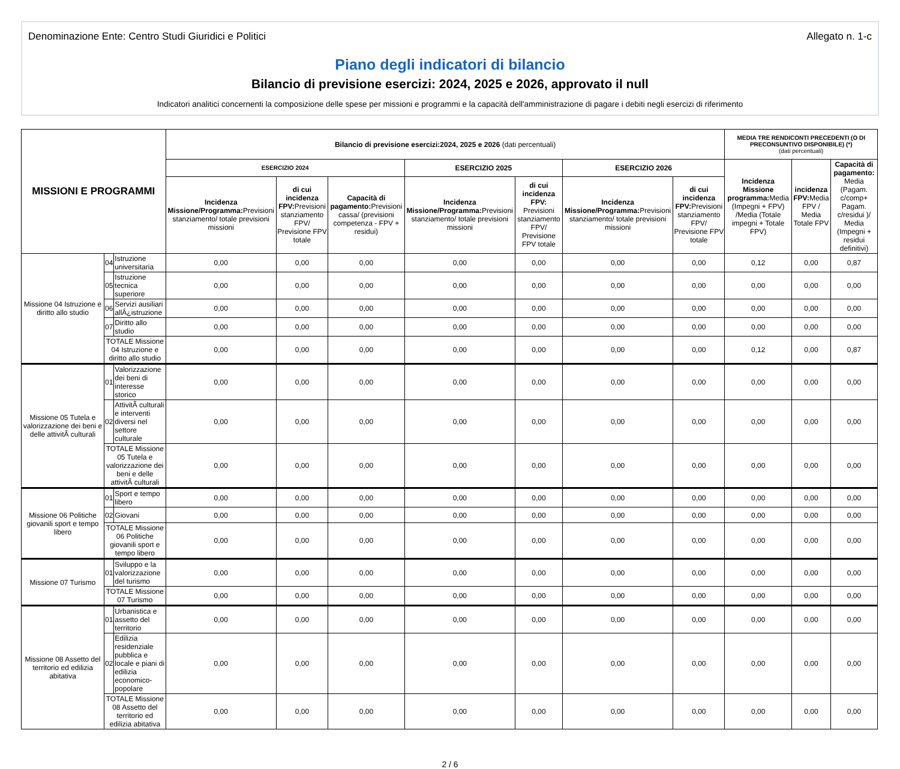Denominazione Ente: Centro Studi Giuridici e Politici Allegato n. 1-c
Piano degli indicatori di bilancio
Bilancio di previsione esercizi: 2024, 2025 e 2026, approvato il null
Indicatori analitici concernenti la composizione delle spese per missioni e programmi e la capacità dell'amministrazione di pagare i debiti negli esercizi di riferimento
| MISSIONI E PROGRAMMI | | | Bilancio di previsione esercizi:2024, 2025 e 2026 (dati percentuali) | | | | | | | MEDIA TRE RENDICONTI PRECEDENTI (O DI PRECONSUNTIVO DISPONIBILE) (*) (dati percentuali) | | |
| --- | --- | --- | --- | --- | --- | --- | --- | --- | --- | --- | --- | --- |
| | | | ESERCIZIO 2024 | | | ESERCIZIO 2025 | | ESERCIZIO 2026 | | Incidenza Missione programma: Media (Impegni + FPV) /Media (Totale impegni + Totale FPV) | incidenza FPV: Media FPV / Media Totale FPV | Capacità di pagamento: Media (Pagam. c/comp+ Pagam. c/residui )/ Media (Impegni + residui definitivi) |
| | | | Incidenza Missione/Programma: Previsioni stanziamento/ totale previsioni missioni | di cui incidenza FPV: Previsioni stanziamento FPV/ Previsione FPV totale | Capacità di pagamento: Previsioni cassa/ (previsioni competenza - FPV + residui) | Incidenza Missione/Programma: Previsioni stanziamento/ totale previsioni missioni | di cui incidenza FPV: Previsioni stanziamento FPV/ Previsione FPV totale | Incidenza Missione/Programma: Previsioni stanziamento/ totale previsioni missioni | di cui incidenza FPV: Previsioni stanziamento FPV/ Previsione FPV totale | | | |
| Missione 04 Istruzione e diritto allo studio | 04 | Istruzione universitaria | 0,00 | 0,00 | 0,00 | 0,00 | 0,00 | 0,00 | 0,00 | 0,12 | 0,00 | 0,87 |
| | 05 | Istruzione tecnica superiore | 0,00 | 0,00 | 0,00 | 0,00 | 0,00 | 0,00 | 0,00 | 0,00 | 0,00 | 0,00 |
| | 06 | Servizi ausiliari allÂ¿istruzione | 0,00 | 0,00 | 0,00 | 0,00 | 0,00 | 0,00 | 0,00 | 0,00 | 0,00 | 0,00 |
| | 07 | Diritto allo studio | 0,00 | 0,00 | 0,00 | 0,00 | 0,00 | 0,00 | 0,00 | 0,00 | 0,00 | 0,00 |
| | TOTALE Missione 04 Istruzione e diritto allo studio | | 0,00 | 0,00 | 0,00 | 0,00 | 0,00 | 0,00 | 0,00 | 0,12 | 0,00 | 0,87 |
| Missione 05 Tutela e valorizzazione dei beni e delle attivitÃ culturali | 01 | Valorizzazione dei beni di interesse storico | 0,00 | 0,00 | 0,00 | 0,00 | 0,00 | 0,00 | 0,00 | 0,00 | 0,00 | 0,00 |
| | 02 | AttivitÃ culturali e interventi diversi nel settore culturale | 0,00 | 0,00 | 0,00 | 0,00 | 0,00 | 0,00 | 0,00 | 0,00 | 0,00 | 0,00 |
| | TOTALE Missione 05 Tutela e valorizzazione dei beni e delle attivitÃ culturali | | 0,00 | 0,00 | 0,00 | 0,00 | 0,00 | 0,00 | 0,00 | 0,00 | 0,00 | 0,00 |
| Missione 06 Politiche giovanili sport e tempo libero | 01 | Sport e tempo libero | 0,00 | 0,00 | 0,00 | 0,00 | 0,00 | 0,00 | 0,00 | 0,00 | 0,00 | 0,00 |
| | 02 | Giovani | 0,00 | 0,00 | 0,00 | 0,00 | 0,00 | 0,00 | 0,00 | 0,00 | 0,00 | 0,00 |
| | TOTALE Missione 06 Politiche giovanili sport e tempo libero | | 0,00 | 0,00 | 0,00 | 0,00 | 0,00 | 0,00 | 0,00 | 0,00 | 0,00 | 0,00 |
| Missione 07 Turismo | 01 | Sviluppo e la valorizzazione del turismo | 0,00 | 0,00 | 0,00 | 0,00 | 0,00 | 0,00 | 0,00 | 0,00 | 0,00 | 0,00 |
| | TOTALE Missione 07 Turismo | | 0,00 | 0,00 | 0,00 | 0,00 | 0,00 | 0,00 | 0,00 | 0,00 | 0,00 | 0,00 |
| Missione 08 Assetto del territorio ed edilizia abitativa | 01 | Urbanistica e assetto del territorio | 0,00 | 0,00 | 0,00 | 0,00 | 0,00 | 0,00 | 0,00 | 0,00 | 0,00 | 0,00 |
| | 02 | Edilizia residenziale pubblica e locale e piani di edilizia economico-popolare | 0,00 | 0,00 | 0,00 | 0,00 | 0,00 | 0,00 | 0,00 | 0,00 | 0,00 | 0,00 |
| | TOTALE Missione 08 Assetto del territorio ed edilizia abitativa | | 0,00 | 0,00 | 0,00 | 0,00 | 0,00 | 0,00 | 0,00 | 0,00 | 0,00 | 0,00 |
2 / 6